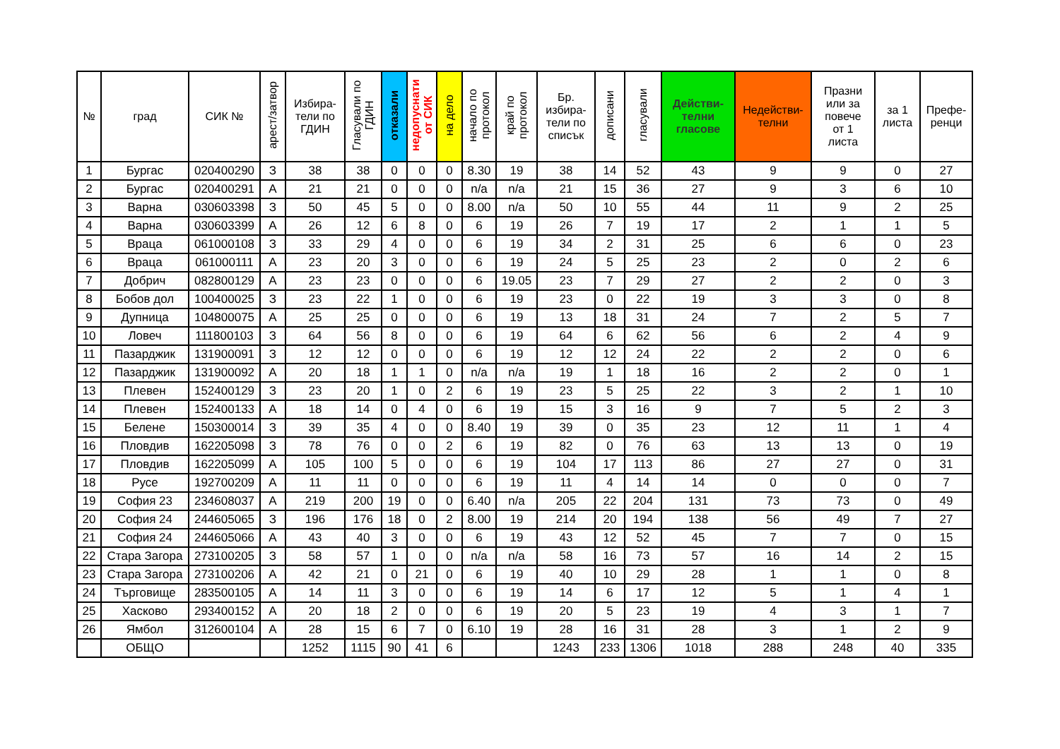| № | град | СИК № | арест/затвор | Избира- тели по ГДИН | Гласували по ГДИН | отказали | недопуснати от СИК | на дело | начало по протокол | край по протокол | Бр. избира- тели по списък | дописани | гласували | Действи- телни гласове | Недействи- телни | Празни или за повече от 1 листа | за 1 листа | Префе- ренци |
| --- | --- | --- | --- | --- | --- | --- | --- | --- | --- | --- | --- | --- | --- | --- | --- | --- | --- | --- |
| 1 | Бургас | 020400290 | З | 38 | 38 | 0 | 0 | 0 | 8.30 | 19 | 38 | 14 | 52 | 43 | 9 | 9 | 0 | 27 |
| 2 | Бургас | 020400291 | А | 21 | 21 | 0 | 0 | 0 | n/a | n/a | 21 | 15 | 36 | 27 | 9 | 3 | 6 | 10 |
| 3 | Варна | 030603398 | З | 50 | 45 | 5 | 0 | 0 | 8.00 | n/a | 50 | 10 | 55 | 44 | 11 | 9 | 2 | 25 |
| 4 | Варна | 030603399 | А | 26 | 12 | 6 | 8 | 0 | 6 | 19 | 26 | 7 | 19 | 17 | 2 | 1 | 1 | 5 |
| 5 | Враца | 061000108 | З | 33 | 29 | 4 | 0 | 0 | 6 | 19 | 34 | 2 | 31 | 25 | 6 | 6 | 0 | 23 |
| 6 | Враца | 061000111 | А | 23 | 20 | 3 | 0 | 0 | 6 | 19 | 24 | 5 | 25 | 23 | 2 | 0 | 2 | 6 |
| 7 | Добрич | 082800129 | А | 23 | 23 | 0 | 0 | 0 | 6 | 19.05 | 23 | 7 | 29 | 27 | 2 | 2 | 0 | 3 |
| 8 | Бобов дол | 100400025 | З | 23 | 22 | 1 | 0 | 0 | 6 | 19 | 23 | 0 | 22 | 19 | 3 | 3 | 0 | 8 |
| 9 | Дупница | 104800075 | А | 25 | 25 | 0 | 0 | 0 | 6 | 19 | 13 | 18 | 31 | 24 | 7 | 2 | 5 | 7 |
| 10 | Ловеч | 111800103 | З | 64 | 56 | 8 | 0 | 0 | 6 | 19 | 64 | 6 | 62 | 56 | 6 | 2 | 4 | 9 |
| 11 | Пазарджик | 131900091 | З | 12 | 12 | 0 | 0 | 0 | 6 | 19 | 12 | 12 | 24 | 22 | 2 | 2 | 0 | 6 |
| 12 | Пазарджик | 131900092 | А | 20 | 18 | 1 | 1 | 0 | n/a | n/a | 19 | 1 | 18 | 16 | 2 | 2 | 0 | 1 |
| 13 | Плевен | 152400129 | З | 23 | 20 | 1 | 0 | 2 | 6 | 19 | 23 | 5 | 25 | 22 | 3 | 2 | 1 | 10 |
| 14 | Плевен | 152400133 | А | 18 | 14 | 0 | 4 | 0 | 6 | 19 | 15 | 3 | 16 | 9 | 7 | 5 | 2 | 3 |
| 15 | Белене | 150300014 | З | 39 | 35 | 4 | 0 | 0 | 8.40 | 19 | 39 | 0 | 35 | 23 | 12 | 11 | 1 | 4 |
| 16 | Пловдив | 162205098 | З | 78 | 76 | 0 | 0 | 2 | 6 | 19 | 82 | 0 | 76 | 63 | 13 | 13 | 0 | 19 |
| 17 | Пловдив | 162205099 | А | 105 | 100 | 5 | 0 | 0 | 6 | 19 | 104 | 17 | 113 | 86 | 27 | 27 | 0 | 31 |
| 18 | Русе | 192700209 | А | 11 | 11 | 0 | 0 | 0 | 6 | 19 | 11 | 4 | 14 | 14 | 0 | 0 | 0 | 7 |
| 19 | София 23 | 234608037 | А | 219 | 200 | 19 | 0 | 0 | 6.40 | n/a | 205 | 22 | 204 | 131 | 73 | 73 | 0 | 49 |
| 20 | София 24 | 244605065 | З | 196 | 176 | 18 | 0 | 2 | 8.00 | 19 | 214 | 20 | 194 | 138 | 56 | 49 | 7 | 27 |
| 21 | София 24 | 244605066 | А | 43 | 40 | 3 | 0 | 0 | 6 | 19 | 43 | 12 | 52 | 45 | 7 | 7 | 0 | 15 |
| 22 | Стара Загора | 273100205 | З | 58 | 57 | 1 | 0 | 0 | n/a | n/a | 58 | 16 | 73 | 57 | 16 | 14 | 2 | 15 |
| 23 | Стара Загора | 273100206 | А | 42 | 21 | 0 | 21 | 0 | 6 | 19 | 40 | 10 | 29 | 28 | 1 | 1 | 0 | 8 |
| 24 | Търговище | 283500105 | А | 14 | 11 | 3 | 0 | 0 | 6 | 19 | 14 | 6 | 17 | 12 | 5 | 1 | 4 | 1 |
| 25 | Хасково | 293400152 | А | 20 | 18 | 2 | 0 | 0 | 6 | 19 | 20 | 5 | 23 | 19 | 4 | 3 | 1 | 7 |
| 26 | Ямбол | 312600104 | А | 28 | 15 | 6 | 7 | 0 | 6.10 | 19 | 28 | 16 | 31 | 28 | 3 | 1 | 2 | 9 |
| | ОБЩО | | | 1252 | 1115 | 90 | 41 | 6 | | | 1243 | 233 | 1306 | 1018 | 288 | 248 | 40 | 335 |